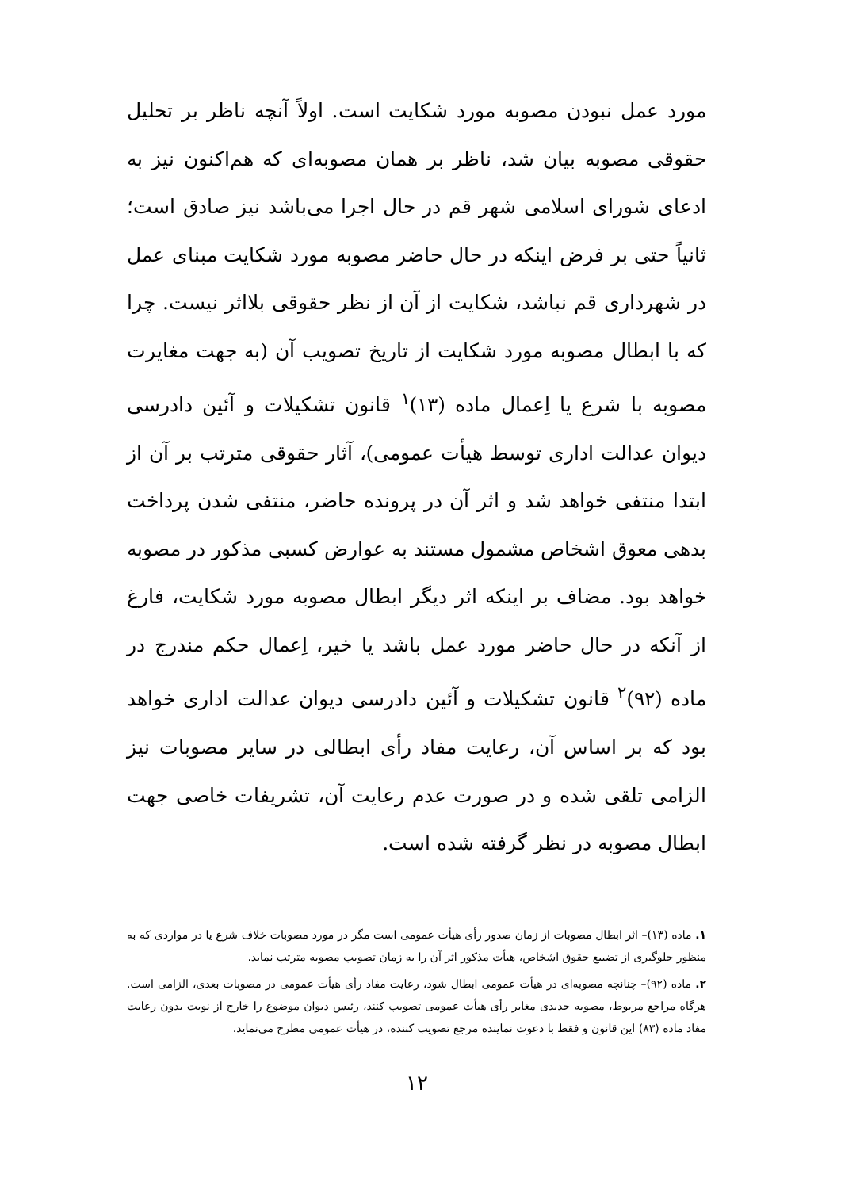مورد عمل نبودن مصوبه مورد شکایت است. اولاً آنچه ناظر بر تحلیل حقوقی مصوبه بیان شد، ناظر بر همان مصوبه‌ای که هم‌اکنون نیز به ادعای شورای اسلامی شهر قم در حال اجرا می‌باشد نیز صادق است؛ ثانیاً حتی بر فرض اینکه در حال حاضر مصوبه مورد شکایت مبنای عمل در شهرداری قم نباشد، شکایت از آن از نظر حقوقی بلااثر نیست. چرا که با ابطال مصوبه مورد شکایت از تاریخ تصویب آن (به جهت مغایرت مصوبه با شرع یا اِعمال ماده (۱۳)<sup>۱</sup> قانون تشکیلات و آئین دادرسی دیوان عدالت اداری توسط هیأت عمومی)، آثار حقوقی مترتب بر آن از ابتدا منتفی خواهد شد و اثر آن در پرونده حاضر، منتفی شدن پرداخت بدهی معوق اشخاص مشمول مستند به عوارض کسبی مذکور در مصوبه خواهد بود. مضاف بر اینکه اثر دیگر ابطال مصوبه مورد شکایت، فارغ از آنکه در حال حاضر مورد عمل باشد یا خیر، اِعمال حکم مندرج در ماده (۹۲)<sup>۲</sup> قانون تشکیلات و آئین دادرسی دیوان عدالت اداری خواهد بود که بر اساس آن، رعایت مفاد رأی ابطالی در سایر مصوبات نیز الزامی تلقی شده و در صورت عدم رعایت آن، تشریفات خاصی جهت ابطال مصوبه در نظر گرفته شده است.
۱. ماده (۱۳)– اثر ابطال مصوبات از زمان صدور رأی هیأت عمومی است مگر در مورد مصوبات خلاف شرع یا در مواردی که به منظور جلوگیری از تضییع حقوق اشخاص، هیأت مذکور اثر آن را به زمان تصویب مصوبه مترتب نماید.
۲. ماده (۹۲)– چنانچه مصوبه‌ای در هیأت عمومی ابطال شود، رعایت مفاد رأی هیأت عمومی در مصوبات بعدی، الزامی است. هرگاه مراجع مربوط، مصوبه جدیدی مغایر رأی هیأت عمومی تصویب کنند، رئیس دیوان موضوع را خارج از نوبت بدون رعایت مفاد ماده (۸۳) این قانون و فقط با دعوت نماینده مرجع تصویب کننده، در هیأت عمومی مطرح می‌نماید.
۱۲